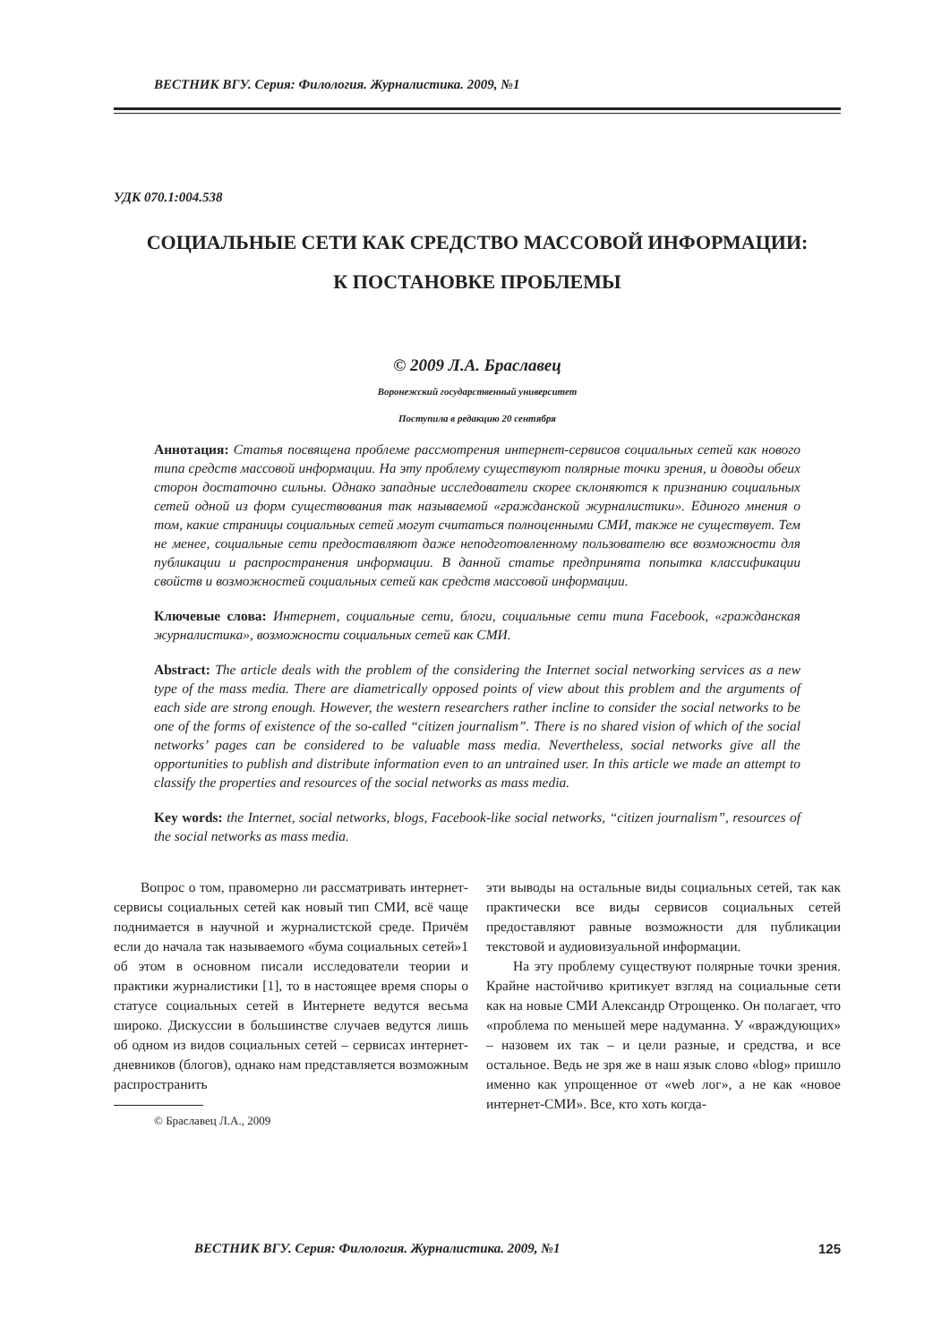ВЕСТНИК ВГУ. Серия: Филология. Журналистика. 2009, №1
УДК 070.1:004.538
СОЦИАЛЬНЫЕ СЕТИ КАК СРЕДСТВО МАССОВОЙ ИНФОРМАЦИИ:
К ПОСТАНОВКЕ ПРОБЛЕМЫ
© 2009 Л.А. Браславец
Воронежский государственный университет
Поступила в редакцию 20 сентября
Аннотация: Статья посвящена проблеме рассмотрения интернет-сервисов социальных сетей как нового типа средств массовой информации. На эту проблему существуют полярные точки зрения, и доводы обеих сторон достаточно сильны. Однако западные исследователи скорее склоняются к признанию социальных сетей одной из форм существования так называемой «гражданской журналистики». Единого мнения о том, какие страницы социальных сетей могут считаться полноценными СМИ, также не существует. Тем не менее, социальные сети предоставляют даже неподготовленному пользователю все возможности для публикации и распространения информации. В данной статье предпринята попытка классификации свойств и возможностей социальных сетей как средств массовой информации.
Ключевые слова: Интернет, социальные сети, блоги, социальные сети типа Facebook, «гражданская журналистика», возможности социальных сетей как СМИ.
Abstract: The article deals with the problem of the considering the Internet social networking services as a new type of the mass media. There are diametrically opposed points of view about this problem and the arguments of each side are strong enough. However, the western researchers rather incline to consider the social networks to be one of the forms of existence of the so-called “citizen journalism”. There is no shared vision of which of the social networks’ pages can be considered to be valuable mass media. Nevertheless, social networks give all the opportunities to publish and distribute information even to an untrained user. In this article we made an attempt to classify the properties and resources of the social networks as mass media.
Key words: the Internet, social networks, blogs, Facebook-like social networks, “citizen journalism”, resources of the social networks as mass media.
Вопрос о том, правомерно ли рассматривать интернет-сервисы социальных сетей как новый тип СМИ, всё чаще поднимается в научной и журналистской среде. Причём если до начала так называемого «бума социальных сетей»1 об этом в основном писали исследователи теории и практики журналистики [1], то в настоящее время споры о статусе социальных сетей в Интернете ведутся весьма широко. Дискуссии в большинстве случаев ведутся лишь об одном из видов социальных сетей – сервисах интернет-дневников (блогов), однако нам представляется возможным распространить
© Браславец Л.А., 2009
эти выводы на остальные виды социальных сетей, так как практически все виды сервисов социальных сетей предоставляют равные возможности для публикации текстовой и аудиовизуальной информации.
На эту проблему существуют полярные точки зрения. Крайне настойчиво критикует взгляд на социальные сети как на новые СМИ Александр Отрощенко. Он полагает, что «проблема по меньшей мере надуманна. У «враждующих» – назовем их так – и цели разные, и средства, и все остальное. Ведь не зря же в наш язык слово «blog» пришло именно как упрощенное от «web лог», а не как «новое интернет-СМИ». Все, кто хоть когда-
ВЕСТНИК ВГУ. Серия: Филология. Журналистика. 2009, №1 125